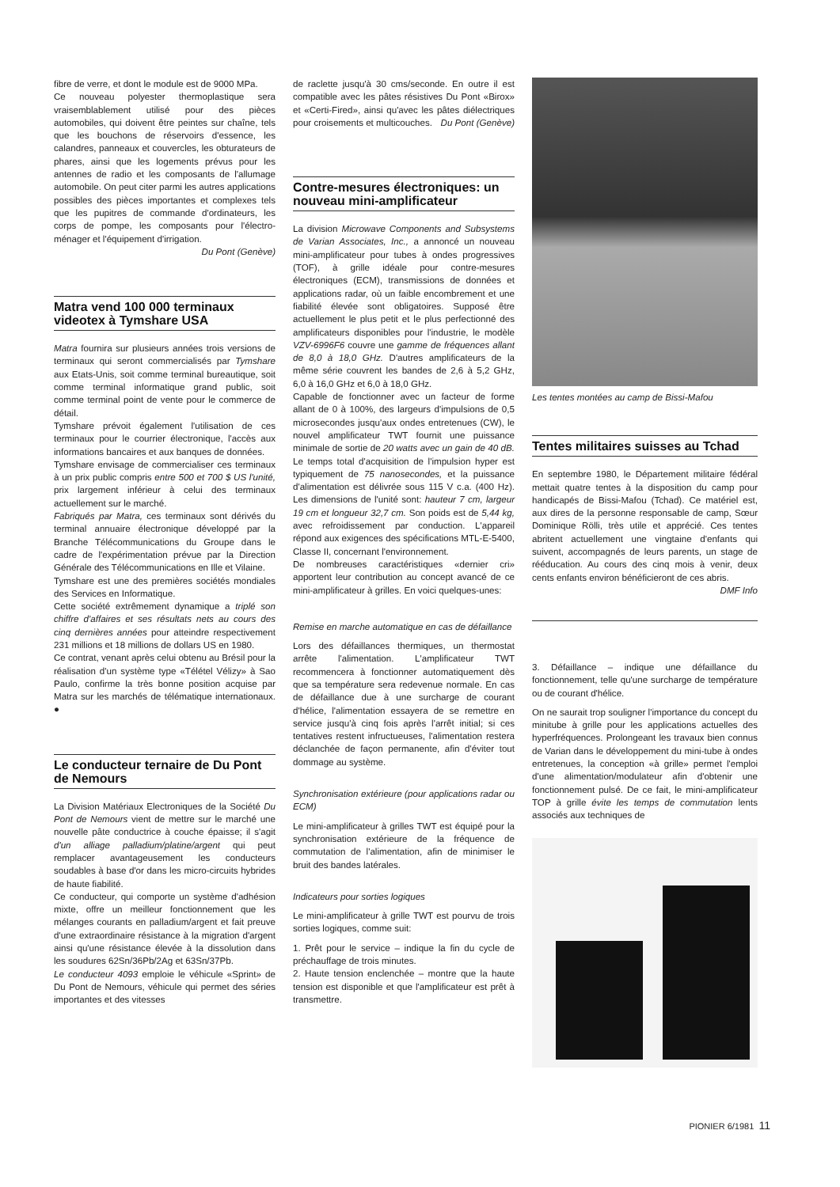fibre de verre, et dont le module est de 9000 MPa.
Ce nouveau polyester thermoplastique sera vraisemblablement utilisé pour des pièces automobiles, qui doivent être peintes sur chaîne, tels que les bouchons de réservoirs d'essence, les calandres, panneaux et couvercles, les obturateurs de phares, ainsi que les logements prévus pour les antennes de radio et les composants de l'allumage automobile. On peut citer parmi les autres applications possibles des pièces importantes et complexes tels que les pupitres de commande d'ordinateurs, les corps de pompe, les composants pour l'électro-ménager et l'équipement d'irrigation.
Du Pont (Genève)
Matra vend 100 000 terminaux videotex à Tymshare USA
Matra fournira sur plusieurs années trois versions de terminaux qui seront commercialisés par Tymshare aux Etats-Unis, soit comme terminal bureautique, soit comme terminal informatique grand public, soit comme terminal point de vente pour le commerce de détail.
Tymshare prévoit également l'utilisation de ces terminaux pour le courrier électronique, l'accès aux informations bancaires et aux banques de données.
Tymshare envisage de commercialiser ces terminaux à un prix public compris entre 500 et 700 $ US l'unité, prix largement inférieur à celui des terminaux actuellement sur le marché.
Fabriqués par Matra, ces terminaux sont dérivés du terminal annuaire électronique développé par la Branche Télécommunications du Groupe dans le cadre de l'expérimentation prévue par la Direction Générale des Télécommunications en Ille et Vilaine.
Tymshare est une des premières sociétés mondiales des Services en Informatique.
Cette société extrêmement dynamique a triplé son chiffre d'affaires et ses résultats nets au cours des cinq dernières années pour atteindre respectivement 231 millions et 18 millions de dollars US en 1980.
Ce contrat, venant après celui obtenu au Brésil pour la réalisation d'un système type «Télétel Vélizy» à Sao Paulo, confirme la très bonne position acquise par Matra sur les marchés de télématique internationaux. ●
Le conducteur ternaire de Du Pont de Nemours
La Division Matériaux Electroniques de la Société Du Pont de Nemours vient de mettre sur le marché une nouvelle pâte conductrice à couche épaisse; il s'agit d'un alliage palladium/platine/argent qui peut remplacer avantageusement les conducteurs soudables à base d'or dans les micro-circuits hybrides de haute fiabilité.
Ce conducteur, qui comporte un système d'adhésion mixte, offre un meilleur fonctionnement que les mélanges courants en palladium/argent et fait preuve d'une extraordinaire résistance à la migration d'argent ainsi qu'une résistance élevée à la dissolution dans les soudures 62Sn/36Pb/2Ag et 63Sn/37Pb.
Le conducteur 4093 emploie le véhicule «Sprint» de Du Pont de Nemours, véhicule qui permet des séries importantes et des vitesses
de raclette jusqu'à 30 cms/seconde. En outre il est compatible avec les pâtes résistives Du Pont «Birox» et «Certi-Fired», ainsi qu'avec les pâtes diélectriques pour croisements et multicouches. Du Pont (Genève)
Contre-mesures électroniques: un nouveau mini-amplificateur
La division Microwave Components and Subsystems de Varian Associates, Inc., a annoncé un nouveau mini-amplificateur pour tubes à ondes progressives (TOF), à grille idéale pour contre-mesures électroniques (ECM), transmissions de données et applications radar, où un faible encombrement et une fiabilité élevée sont obligatoires. Supposé être actuellement le plus petit et le plus perfectionné des amplificateurs disponibles pour l'industrie, le modèle VZV-6996F6 couvre une gamme de fréquences allant de 8,0 à 18,0 GHz. D'autres amplificateurs de la même série couvrent les bandes de 2,6 à 5,2 GHz, 6,0 à 16,0 GHz et 6,0 à 18,0 GHz.
Capable de fonctionner avec un facteur de forme allant de 0 à 100%, des largeurs d'impulsions de 0,5 microsecondes jusqu'aux ondes entretenues (CW), le nouvel amplificateur TWT fournit une puissance minimale de sortie de 20 watts avec un gain de 40 dB. Le temps total d'acquisition de l'impulsion hyper est typiquement de 75 nanosecondes, et la puissance d'alimentation est délivrée sous 115 V c.a. (400 Hz). Les dimensions de l'unité sont: hauteur 7 cm, largeur 19 cm et longueur 32,7 cm. Son poids est de 5,44 kg, avec refroidissement par conduction. L'appareil répond aux exigences des spécifications MTL-E-5400, Classe II, concernant l'environnement.
De nombreuses caractéristiques «dernier cri» apportent leur contribution au concept avancé de ce mini-amplificateur à grilles. En voici quelques-unes:
Remise en marche automatique en cas de défaillance
Lors des défaillances thermiques, un thermostat arrête l'alimentation. L'amplificateur TWT recommencera à fonctionner automatiquement dès que sa température sera redevenue normale. En cas de défaillance due à une surcharge de courant d'hélice, l'alimentation essayera de se remettre en service jusqu'à cinq fois après l'arrêt initial; si ces tentatives restent infructueuses, l'alimentation restera déclanchée de façon permanente, afin d'éviter tout dommage au système.
Synchronisation extérieure (pour applications radar ou ECM)
Le mini-amplificateur à grilles TWT est équipé pour la synchronisation extérieure de la fréquence de commutation de l'alimentation, afin de minimiser le bruit des bandes latérales.
Indicateurs pour sorties logiques
Le mini-amplificateur à grille TWT est pourvu de trois sorties logiques, comme suit:
1. Prêt pour le service – indique la fin du cycle de préchauffage de trois minutes.
2. Haute tension enclenchée – montre que la haute tension est disponible et que l'amplificateur est prêt à transmettre.
Les tentes montées au camp de Bissi-Mafou
Tentes militaires suisses au Tchad
En septembre 1980, le Département militaire fédéral mettait quatre tentes à la disposition du camp pour handicapés de Bissi-Mafou (Tchad). Ce matériel est, aux dires de la personne responsable de camp, Sœur Dominique Rölli, très utile et apprécié. Ces tentes abritent actuellement une vingtaine d'enfants qui suivent, accompagnés de leurs parents, un stage de rééducation. Au cours des cinq mois à venir, deux cents enfants environ bénéficieront de ces abris. DMF Info
3. Défaillance – indique une défaillance du fonctionnement, telle qu'une surcharge de température ou de courant d'hélice.
On ne saurait trop souligner l'importance du concept du minitube à grille pour les applications actuelles des hyperfréquences. Prolongeant les travaux bien connus de Varian dans le développement du mini-tube à ondes entretenues, la conception «à grille» permet l'emploi d'une alimentation/modulateur afin d'obtenir une fonctionnement pulsé. De ce fait, le mini-amplificateur TOP à grille évite les temps de commutation lents associés aux techniques de
PIONIER 6/1981 11